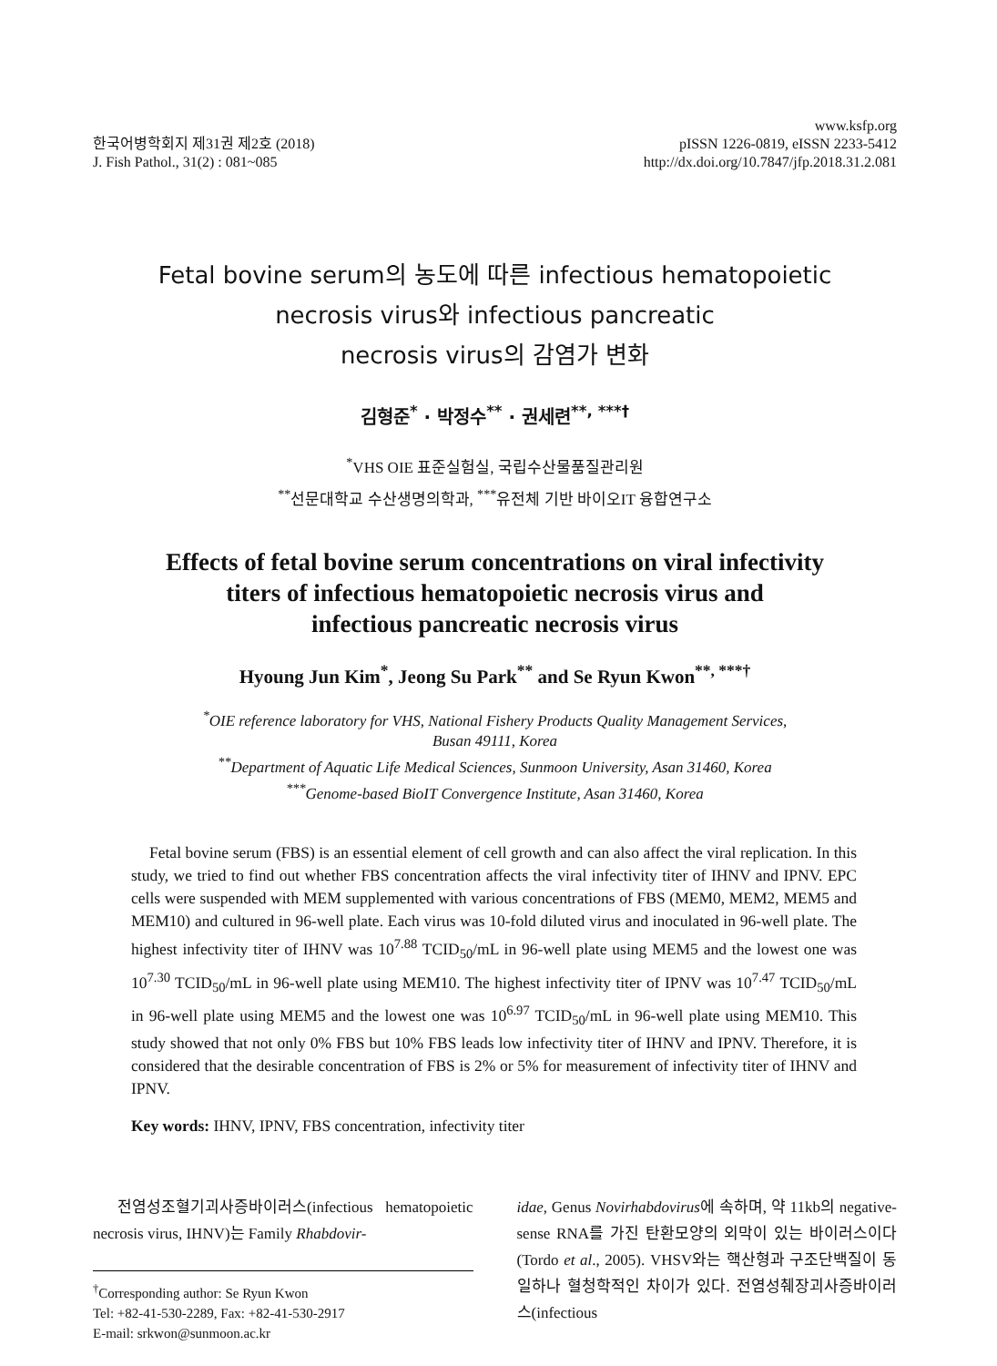한국어병학회지 제31권 제2호 (2018)
J. Fish Pathol., 31(2) : 081~085
www.ksfp.org
pISSN 1226-0819, eISSN 2233-5412
http://dx.doi.org/10.7847/jfp.2018.31.2.081
Fetal bovine serum의 농도에 따른 infectious hematopoietic
necrosis virus와 infectious pancreatic
necrosis virus의 감염가 변화
김형준<sup>*</sup> · 박정수<sup>**</sup> · 권세련<sup>**, ***†</sup>
<sup>*</sup> VHS OIE 표준실험실, 국립수산물품질관리원
<sup>**</sup> 선문대학교 수산생명의학과, <sup>***</sup>유전체 기반 바이오IT 융합연구소
Effects of fetal bovine serum concentrations on viral infectivity
titers of infectious hematopoietic necrosis virus and
infectious pancreatic necrosis virus
Hyoung Jun Kim<sup>*</sup>, Jeong Su Park<sup>**</sup> and Se Ryun Kwon<sup>**, ***†</sup>
<sup>*</sup> OIE reference laboratory for VHS, National Fishery Products Quality Management Services,
Busan 49111, Korea
<sup>**</sup> Department of Aquatic Life Medical Sciences, Sunmoon University, Asan 31460, Korea
<sup>***</sup> Genome-based BioIT Convergence Institute, Asan 31460, Korea
Fetal bovine serum (FBS) is an essential element of cell growth and can also affect the viral replication. In this study, we tried to find out whether FBS concentration affects the viral infectivity titer of IHNV and IPNV. EPC cells were suspended with MEM supplemented with various concentrations of FBS (MEM0, MEM2, MEM5 and MEM10) and cultured in 96-well plate. Each virus was 10-fold diluted virus and inoculated in 96-well plate. The highest infectivity titer of IHNV was 10<sup>7.88</sup> TCID<sub>50</sub>/mL in 96-well plate using MEM5 and the lowest one was 10<sup>7.30</sup> TCID<sub>50</sub>/mL in 96-well plate using MEM10. The highest infectivity titer of IPNV was 10<sup>7.47</sup> TCID<sub>50</sub>/mL in 96-well plate using MEM5 and the lowest one was 10<sup>6.97</sup> TCID<sub>50</sub>/mL in 96-well plate using MEM10. This study showed that not only 0% FBS but 10% FBS leads low infectivity titer of IHNV and IPNV. Therefore, it is considered that the desirable concentration of FBS is 2% or 5% for measurement of infectivity titer of IHNV and IPNV.
Key words: IHNV, IPNV, FBS concentration, infectivity titer
전염성조혈기괴사증바이러스(infectious hematopoietic necrosis virus, IHNV)는 Family Rhabdovir-
<sup>†</sup> Corresponding author: Se Ryun Kwon
Tel: +82-41-530-2289, Fax: +82-41-530-2917
E-mail: srkwon@sunmoon.ac.kr
idae, Genus Novirhabdovirus에 속하며, 약 11kb의 negative-sense RNA를 가진 탄환모양의 외막이 있는 바이러스이다 (Tordo et al., 2005). VHSV와는 핵산형과 구조단백질이 동일하나 혈청학적인 차이가 있다. 전염성췌장괴사증바이러스(infectious